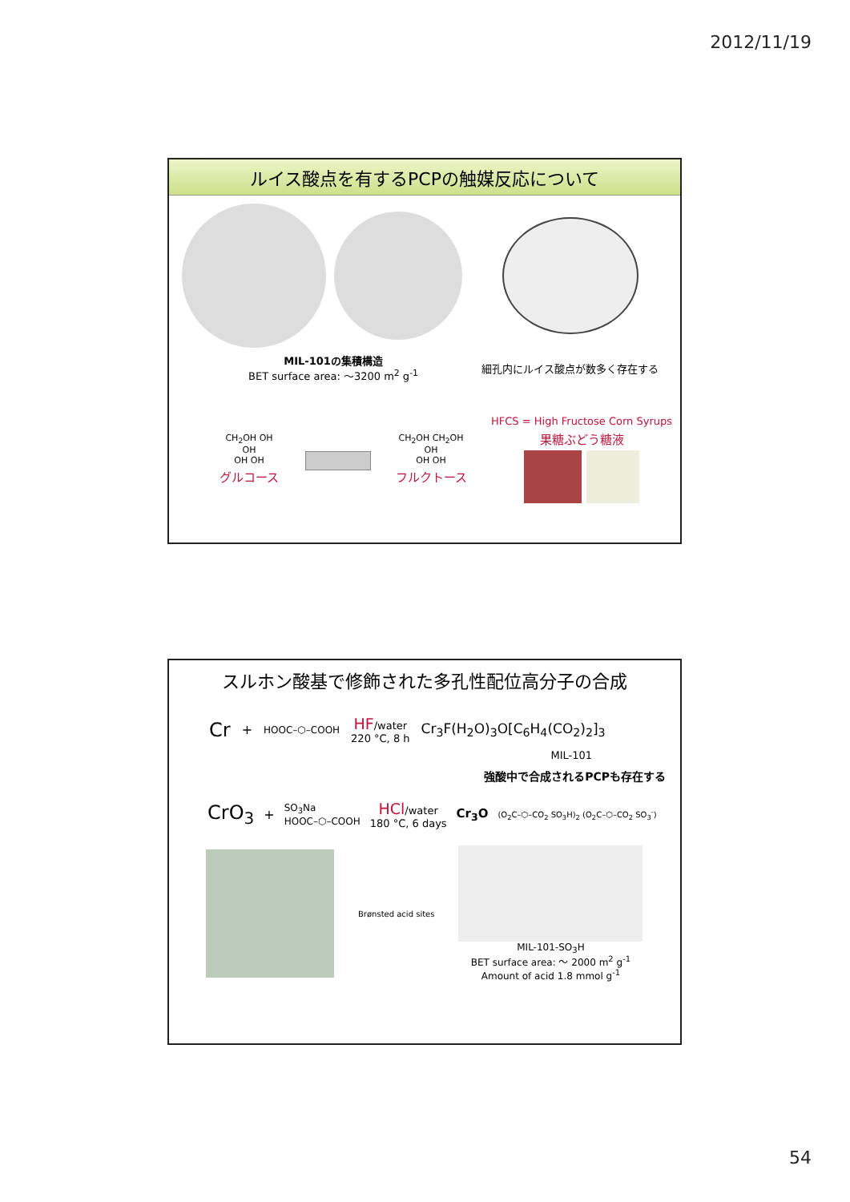2012/11/19
ルイス酸点を有するPCPの触媒反応について
MIL-101の集積構造
BET surface area: ～3200 m<sup>2</sup> g<sup>-1</sup>
細孔内にルイス酸点が数多く存在する
CH<sub>2</sub>OH OH
OH
OH OH
グルコース
CH<sub>2</sub>OH CH<sub>2</sub>OH
OH
OH OH
フルクトース
HFCS = High Fructose Corn Syrups
果糖ぶどう糖液
スルホン酸基で修飾された多孔性配位高分子の合成
Cr + HOOC–⬡–COOH
HF/water
220 °C, 8 h
Cr<sub>3</sub>F(H<sub>2</sub>O)<sub>3</sub>O[C<sub>6</sub>H<sub>4</sub>(CO<sub>2</sub>)<sub>2</sub>]<sub>3</sub>
MIL-101
強酸中で合成されるPCPも存在する
CrO<sub>3</sub> + SO<sub>3</sub>Na
HOOC–⬡–COOH
HCl/water
180 °C, 6 days
Cr<sub>3</sub>O (O<sub>2</sub>C–⬡–CO<sub>2</sub> SO<sub>3</sub>H)<sub>2</sub> (O<sub>2</sub>C–⬡–CO<sub>2</sub> SO<sub>3</sub><sup>-</sup>)
Brønsted acid sites
MIL-101-SO<sub>3</sub>H
BET surface area: ～ 2000 m<sup>2</sup> g<sup>-1</sup>
Amount of acid 1.8 mmol g<sup>-1</sup>
54